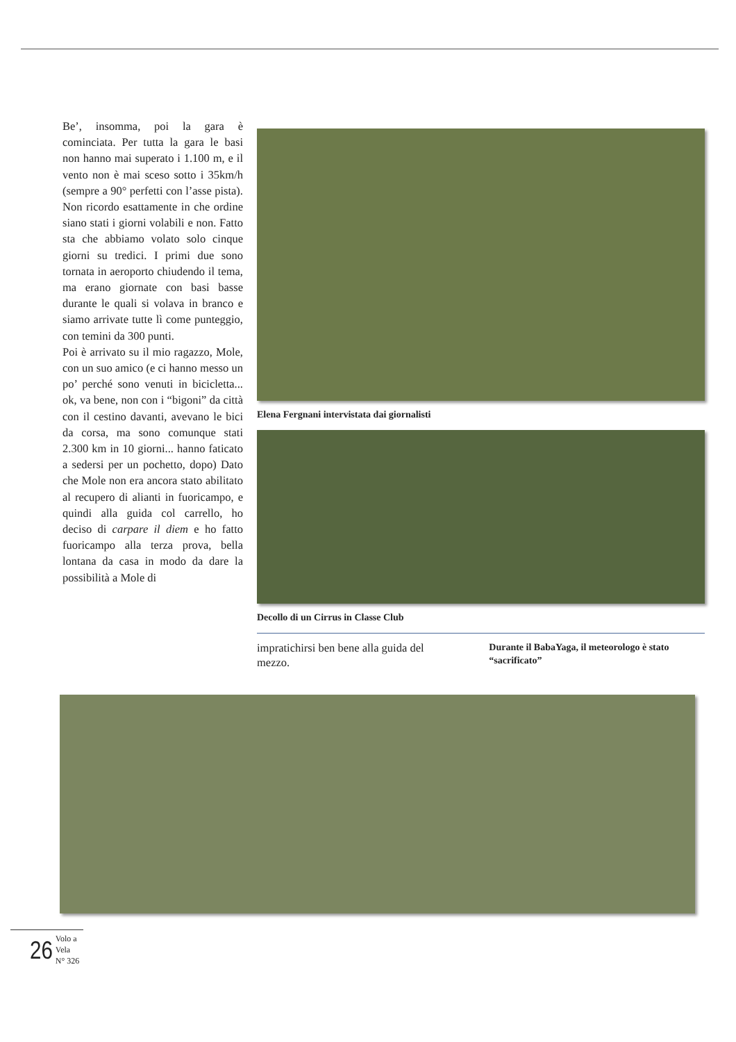Be’, insomma, poi la gara è cominciata. Per tutta la gara le basi non hanno mai superato i 1.100 m, e il vento non è mai sceso sotto i 35km/h (sempre a 90° perfetti con l’asse pista). Non ricordo esattamente in che ordine siano stati i giorni volabili e non. Fatto sta che abbiamo volato solo cinque giorni su tredici. I primi due sono tornata in aeroporto chiudendo il tema, ma erano giornate con basi basse durante le quali si volava in branco e siamo arrivate tutte lì come punteggio, con temini da 300 punti.
Poi è arrivato su il mio ragazzo, Mole, con un suo amico (e ci hanno messo un po’ perché sono venuti in bicicletta... ok, va bene, non con i “bigoni” da città con il cestino davanti, avevano le bici da corsa, ma sono comunque stati 2.300 km in 10 giorni... hanno faticato a sedersi per un pochetto, dopo) Dato che Mole non era ancora stato abilitato al recupero di alianti in fuoricampo, e quindi alla guida col carrello, ho deciso di carpare il diem e ho fatto fuoricampo alla terza prova, bella lontana da casa in modo da dare la possibilità a Mole di
Elena Fergnani intervistata dai giornalisti
Decollo di un Cirrus in Classe Club
impratichirsi ben bene alla guida del mezzo.
Durante il BabaYaga, il meteorologo è stato “sacrificato”
26 Volo a Vela
N° 326